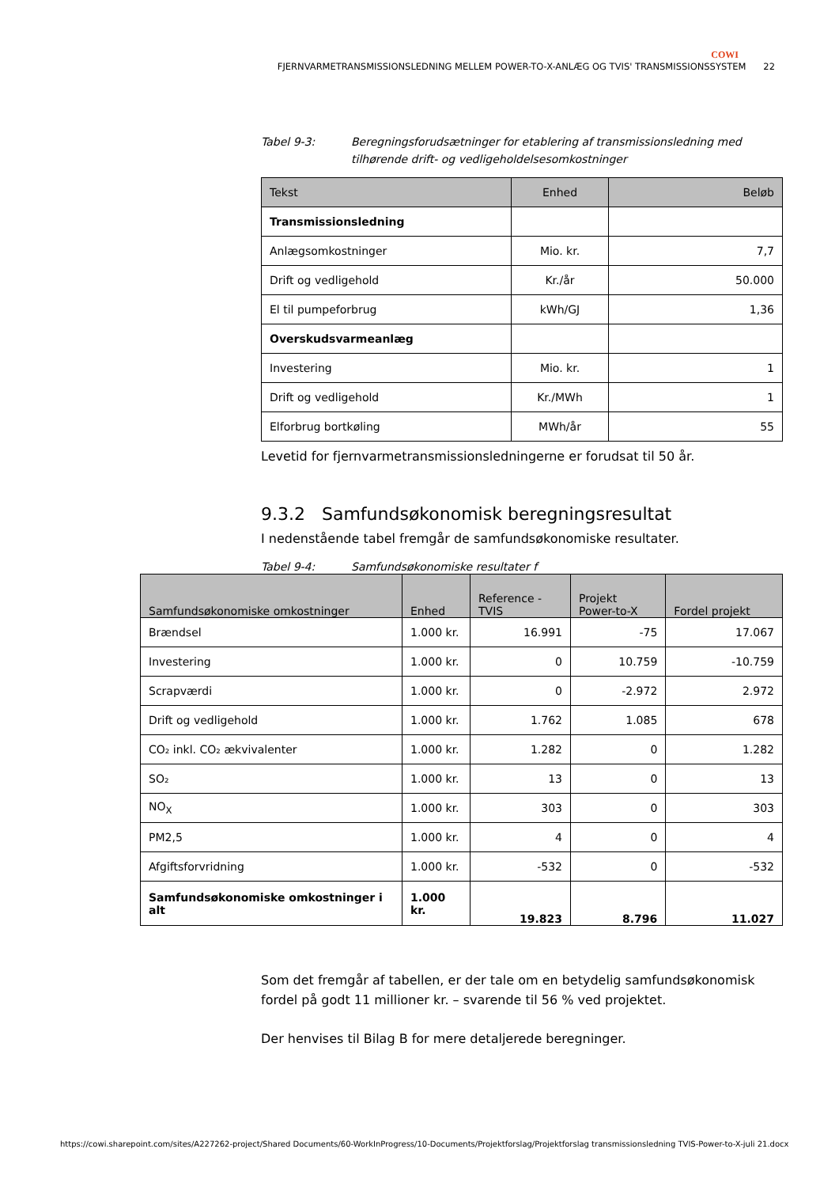COWI
FJERNVARMETRANSMISSIONSLEDNING MELLEM POWER-TO-X-ANLÆG OG TVIS' TRANSMISSIONSSYSTEM 22
Tabel 9-3: Beregningsforudsætninger for etablering af transmissionsledning med tilhørende drift- og vedligeholdelsesomkostninger
| Tekst | Enhed | Beløb |
| --- | --- | --- |
| Transmissionsledning | | |
| Anlægsomkostninger | Mio. kr. | 7,7 |
| Drift og vedligehold | Kr./år | 50.000 |
| El til pumpeforbrug | kWh/GJ | 1,36 |
| Overskudsvarmeanlæg | | |
| Investering | Mio. kr. | 1 |
| Drift og vedligehold | Kr./MWh | 1 |
| Elforbrug bortkøling | MWh/år | 55 |
Levetid for fjernvarmetransmissionsledningerne er forudsat til 50 år.
9.3.2 Samfundsøkonomisk beregningsresultat
I nedenstående tabel fremgår de samfundsøkonomiske resultater.
Tabel 9-4: Samfundsøkonomiske resultater f
| Samfundsøkonomiske omkostninger | Enhed | Reference - TVIS | Projekt Power-to-X | Fordel projekt |
| --- | --- | --- | --- | --- |
| Brændsel | 1.000 kr. | 16.991 | -75 | 17.067 |
| Investering | 1.000 kr. | 0 | 10.759 | -10.759 |
| Scrapværdi | 1.000 kr. | 0 | -2.972 | 2.972 |
| Drift og vedligehold | 1.000 kr. | 1.762 | 1.085 | 678 |
| CO₂ inkl. CO₂ ækvivalenter | 1.000 kr. | 1.282 | 0 | 1.282 |
| SO₂ | 1.000 kr. | 13 | 0 | 13 |
| NO<sub>X</sub> | 1.000 kr. | 303 | 0 | 303 |
| PM2,5 | 1.000 kr. | 4 | 0 | 4 |
| Afgiftsforvridning | 1.000 kr. | -532 | 0 | -532 |
| Samfundsøkonomiske omkostninger i alt | 1.000 kr. | 19.823 | 8.796 | 11.027 |
Som det fremgår af tabellen, er der tale om en betydelig samfundsøkonomisk fordel på godt 11 millioner kr. – svarende til 56 % ved projektet.
Der henvises til Bilag B for mere detaljerede beregninger.
https://cowi.sharepoint.com/sites/A227262-project/Shared Documents/60-WorkInProgress/10-Documents/Projektforslag/Projektforslag transmissionsledning TVIS-Power-to-X-juli 21.docx